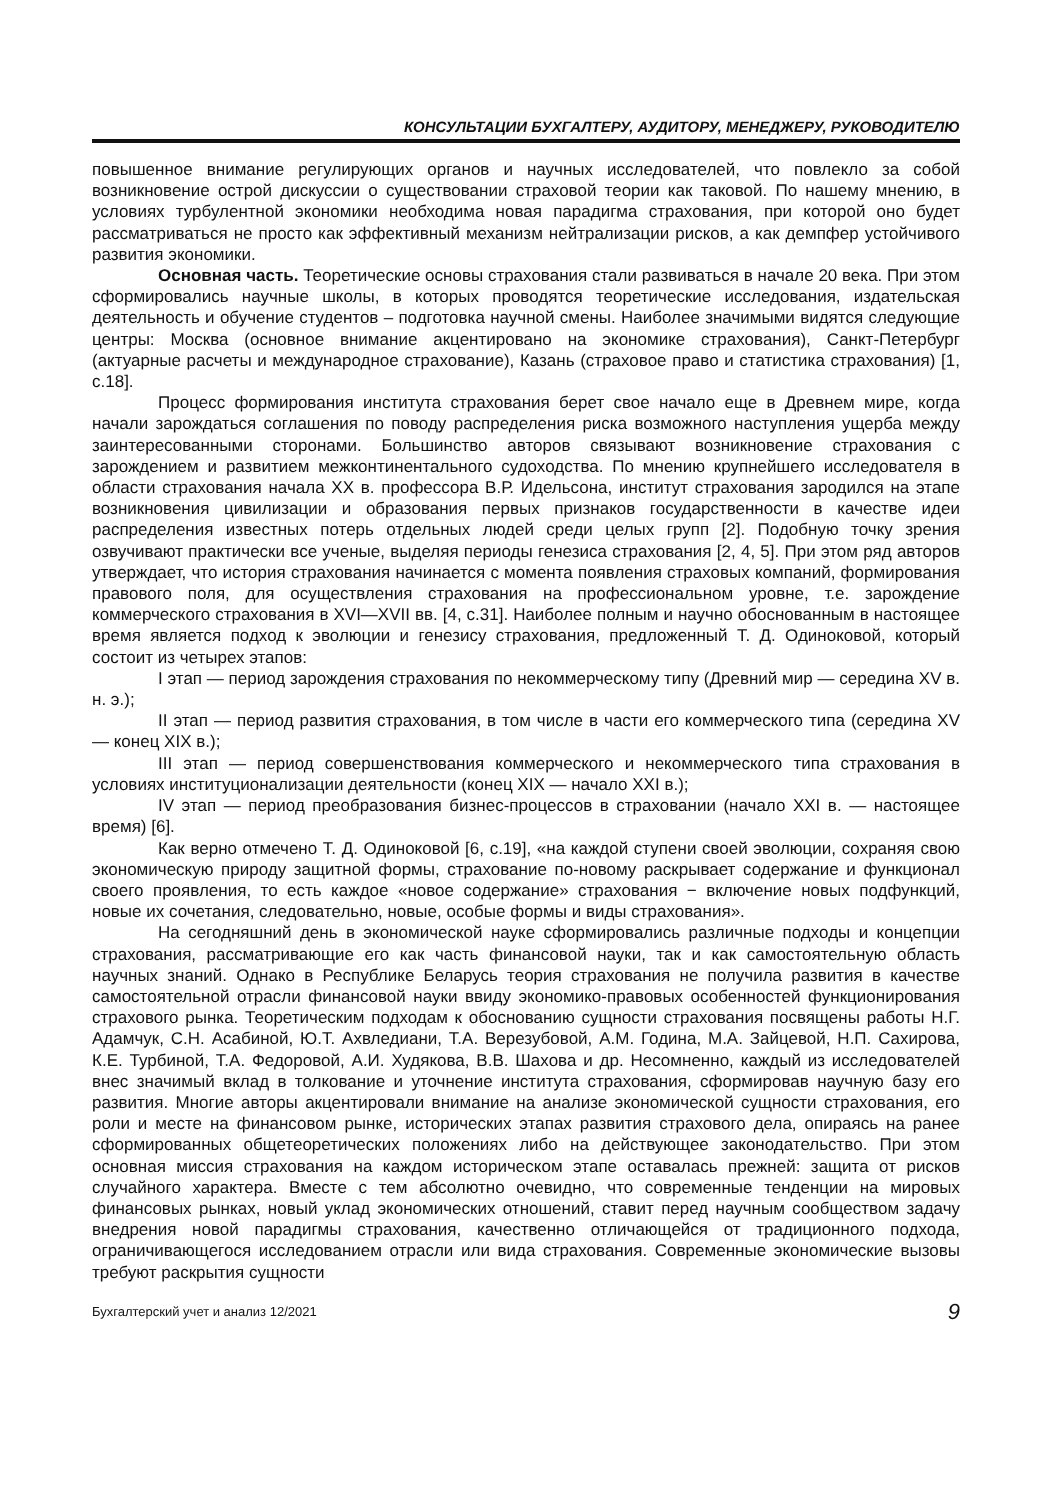КОНСУЛЬТАЦИИ БУХГАЛТЕРУ, АУДИТОРУ, МЕНЕДЖЕРУ, РУКОВОДИТЕЛЮ
повышенное внимание регулирующих органов и научных исследователей, что повлекло за собой возникновение острой дискуссии о существовании страховой теории как таковой. По нашему мнению, в условиях турбулентной экономики необходима новая парадигма страхования, при которой оно будет рассматриваться не просто как эффективный механизм нейтрализации рисков, а как демпфер устойчивого развития экономики.
Основная часть. Теоретические основы страхования стали развиваться в начале 20 века. При этом сформировались научные школы, в которых проводятся теоретические исследования, издательская деятельность и обучение студентов – подготовка научной смены. Наиболее значимыми видятся следующие центры: Москва (основное внимание акцентировано на экономике страхования), Санкт-Петербург (актуарные расчеты и международное страхование), Казань (страховое право и статистика страхования) [1, с.18].
Процесс формирования института страхования берет свое начало еще в Древнем мире, когда начали зарождаться соглашения по поводу распределения риска возможного наступления ущерба между заинтересованными сторонами. Большинство авторов связывают возникновение страхования с зарождением и развитием межконтинентального судоходства. По мнению крупнейшего исследователя в области страхования начала XX в. профессора В.Р. Идельсона, институт страхования зародился на этапе возникновения цивилизации и образования первых признаков государственности в качестве идеи распределения известных потерь отдельных людей среди целых групп [2]. Подобную точку зрения озвучивают практически все ученые, выделяя периоды генезиса страхования [2, 4, 5]. При этом ряд авторов утверждает, что история страхования начинается с момента появления страховых компаний, формирования правового поля, для осуществления страхования на профессиональном уровне, т.е. зарождение коммерческого страхования в XVI—XVII вв. [4, с.31]. Наиболее полным и научно обоснованным в настоящее время является подход к эволюции и генезису страхования, предложенный Т. Д. Одиноковой, который состоит из четырех этапов:
I этап — период зарождения страхования по некоммерческому типу (Древний мир — середина XV в. н. э.);
II этап — период развития страхования, в том числе в части его коммерческого типа (середина XV — конец XIX в.);
III этап — период совершенствования коммерческого и некоммерческого типа страхования в условиях институционализации деятельности (конец XIX — начало XXI в.);
IV этап — период преобразования бизнес-процессов в страховании (начало XXI в. — настоящее время) [6].
Как верно отмечено Т. Д. Одиноковой [6, с.19], «на каждой ступени своей эволюции, сохраняя свою экономическую природу защитной формы, страхование по-новому раскрывает содержание и функционал своего проявления, то есть каждое «новое содержание» страхования − включение новых подфункций, новые их сочетания, следовательно, новые, особые формы и виды страхования».
На сегодняшний день в экономической науке сформировались различные подходы и концепции страхования, рассматривающие его как часть финансовой науки, так и как самостоятельную область научных знаний. Однако в Республике Беларусь теория страхования не получила развития в качестве самостоятельной отрасли финансовой науки ввиду экономико-правовых особенностей функционирования страхового рынка. Теоретическим подходам к обоснованию сущности страхования посвящены работы Н.Г. Адамчук, С.Н. Асабиной, Ю.Т. Ахвледиани, Т.А. Верезубовой, А.М. Година, М.А. Зайцевой, Н.П. Сахирова, К.Е. Турбиной, Т.А. Федоровой, А.И. Худякова, В.В. Шахова и др. Несомненно, каждый из исследователей внес значимый вклад в толкование и уточнение института страхования, сформировав научную базу его развития. Многие авторы акцентировали внимание на анализе экономической сущности страхования, его роли и месте на финансовом рынке, исторических этапах развития страхового дела, опираясь на ранее сформированных общетеоретических положениях либо на действующее законодательство. При этом основная миссия страхования на каждом историческом этапе оставалась прежней: защита от рисков случайного характера. Вместе с тем абсолютно очевидно, что современные тенденции на мировых финансовых рынках, новый уклад экономических отношений, ставит перед научным сообществом задачу внедрения новой парадигмы страхования, качественно отличающейся от традиционного подхода, ограничивающегося исследованием отрасли или вида страхования. Современные экономические вызовы требуют раскрытия сущности
Бухгалтерский учет и анализ 12/2021 9